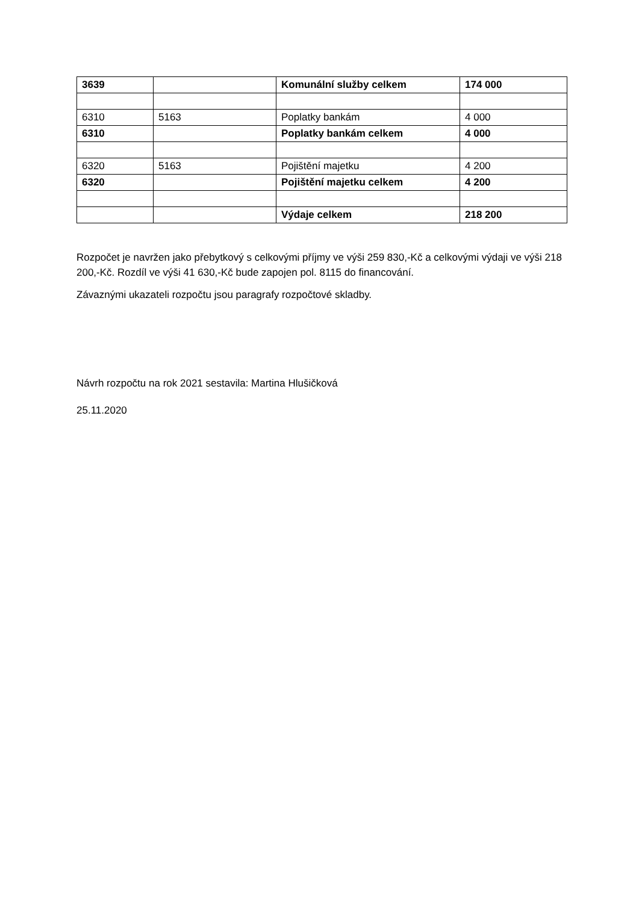| 3639 | | Komunální služby celkem | 174 000 |
| 6310 | 5163 | Poplatky bankám | 4 000 |
| 6310 | | Poplatky bankám celkem | 4 000 |
| 6320 | 5163 | Pojištění majetku | 4 200 |
| 6320 | | Pojištění majetku celkem | 4 200 |
| | | Výdaje celkem | 218 200 |
Rozpočet je navržen jako přebytkový s celkovými příjmy ve výši 259 830,-Kč a celkovými výdaji ve výši 218 200,-Kč. Rozdíl ve výši 41 630,-Kč bude zapojen pol. 8115 do financování.
Závaznými ukazateli rozpočtu jsou paragrafy rozpočtové skladby.
Návrh rozpočtu na rok 2021 sestavila: Martina Hlušičková
25.11.2020